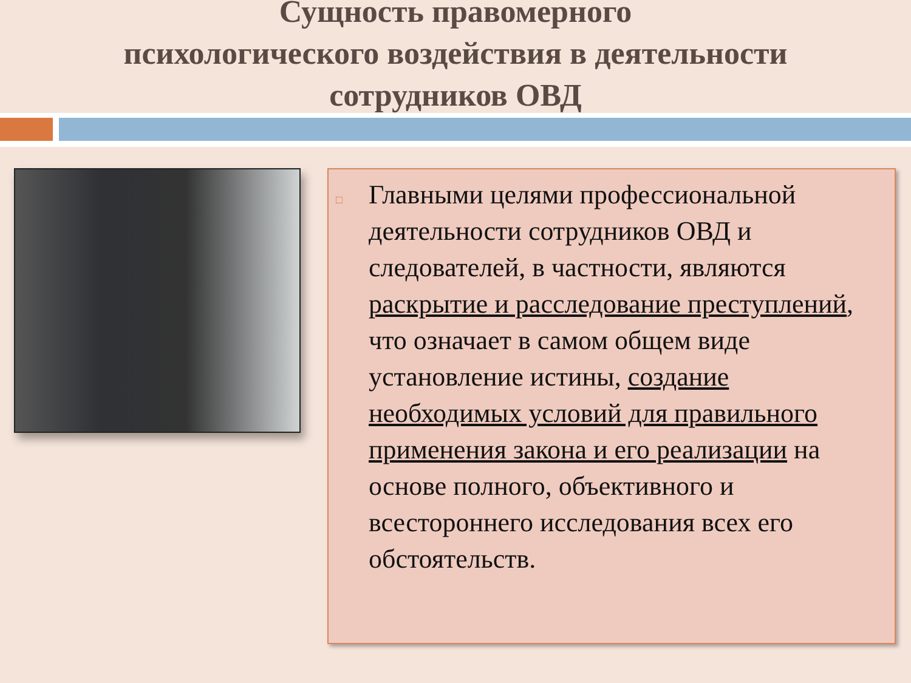Сущность правомерного
психологического воздействия в деятельности
сотрудников ОВД
□ Главными целями профессиональной деятельности сотрудников ОВД и следователей, в частности, являются раскрытие и расследование преступлений, что означает в самом общем виде установление истины, создание необходимых условий для правильного применения закона и его реализации на основе полного, объективного и всестороннего исследования всех его обстоятельств.